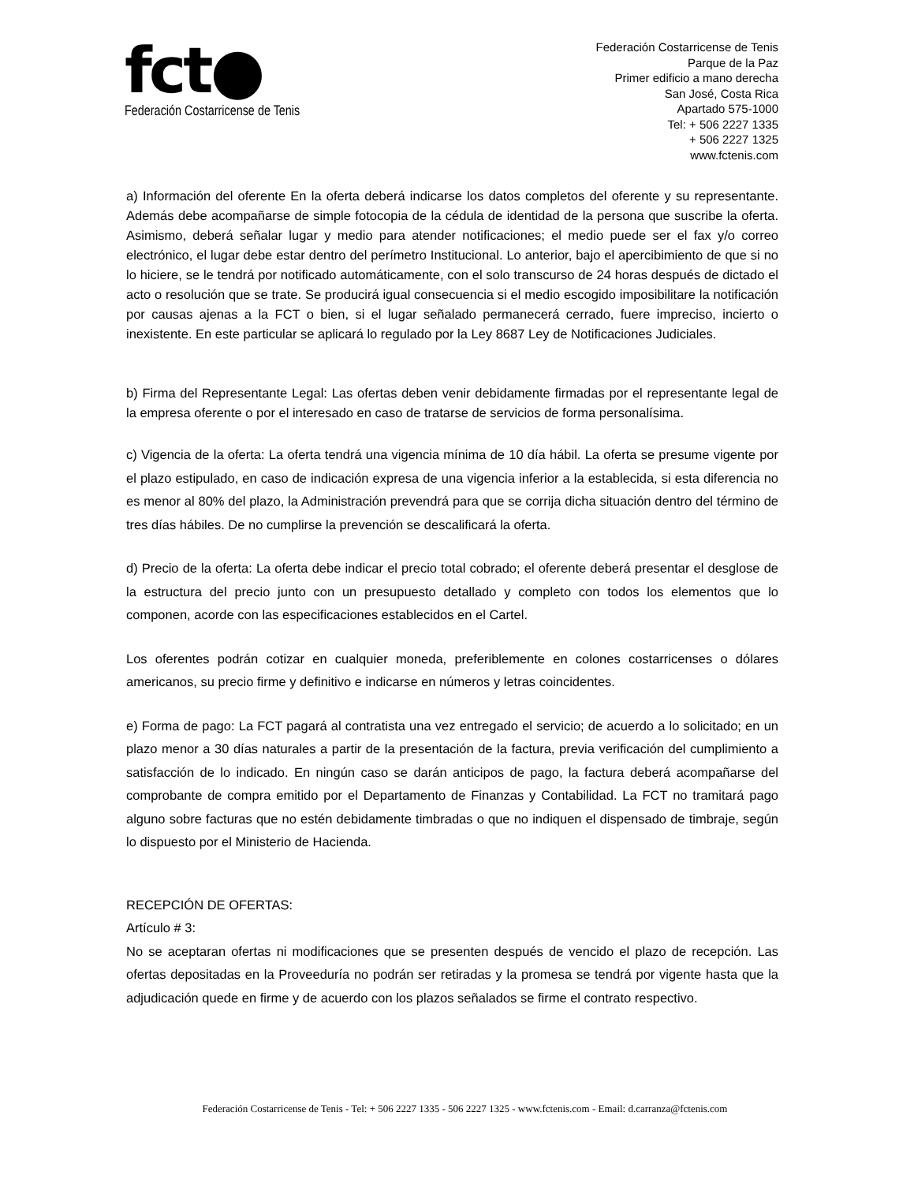fct●
Federación Costarricense de Tenis
Federación Costarricense de Tenis
Parque de la Paz
Primer edificio a mano derecha
San José, Costa Rica
Apartado 575-1000
Tel: + 506 2227 1335
+ 506 2227 1325
www.fctenis.com
a) Información del oferente En la oferta deberá indicarse los datos completos del oferente y su representante. Además debe acompañarse de simple fotocopia de la cédula de identidad de la persona que suscribe la oferta. Asimismo, deberá señalar lugar y medio para atender notificaciones; el medio puede ser el fax y/o correo electrónico, el lugar debe estar dentro del perímetro Institucional. Lo anterior, bajo el apercibimiento de que si no lo hiciere, se le tendrá por notificado automáticamente, con el solo transcurso de 24 horas después de dictado el acto o resolución que se trate. Se producirá igual consecuencia si el medio escogido imposibilitare la notificación por causas ajenas a la FCT o bien, si el lugar señalado permanecerá cerrado, fuere impreciso, incierto o inexistente. En este particular se aplicará lo regulado por la Ley 8687 Ley de Notificaciones Judiciales.
b) Firma del Representante Legal: Las ofertas deben venir debidamente firmadas por el representante legal de la empresa oferente o por el interesado en caso de tratarse de servicios de forma personalísima.
c) Vigencia de la oferta: La oferta tendrá una vigencia mínima de 10 día hábil. La oferta se presume vigente por el plazo estipulado, en caso de indicación expresa de una vigencia inferior a la establecida, si esta diferencia no es menor al 80% del plazo, la Administración prevendrá para que se corrija dicha situación dentro del término de tres días hábiles. De no cumplirse la prevención se descalificará la oferta.
d) Precio de la oferta: La oferta debe indicar el precio total cobrado; el oferente deberá presentar el desglose de la estructura del precio junto con un presupuesto detallado y completo con todos los elementos que lo componen, acorde con las especificaciones establecidos en el Cartel.
Los oferentes podrán cotizar en cualquier moneda, preferiblemente en colones costarricenses o dólares americanos, su precio firme y definitivo e indicarse en números y letras coincidentes.
e) Forma de pago: La FCT pagará al contratista una vez entregado el servicio; de acuerdo a lo solicitado; en un plazo menor a 30 días naturales a partir de la presentación de la factura, previa verificación del cumplimiento a satisfacción de lo indicado. En ningún caso se darán anticipos de pago, la factura deberá acompañarse del comprobante de compra emitido por el Departamento de Finanzas y Contabilidad. La FCT no tramitará pago alguno sobre facturas que no estén debidamente timbradas o que no indiquen el dispensado de timbraje, según lo dispuesto por el Ministerio de Hacienda.
RECEPCIÓN DE OFERTAS:
Artículo # 3:
No se aceptaran ofertas ni modificaciones que se presenten después de vencido el plazo de recepción. Las ofertas depositadas en la Proveeduría no podrán ser retiradas y la promesa se tendrá por vigente hasta que la adjudicación quede en firme y de acuerdo con los plazos señalados se firme el contrato respectivo.
Federación Costarricense de Tenis - Tel: + 506 2227 1335 - 506 2227 1325 - www.fctenis.com - Email: d.carranza@fctenis.com